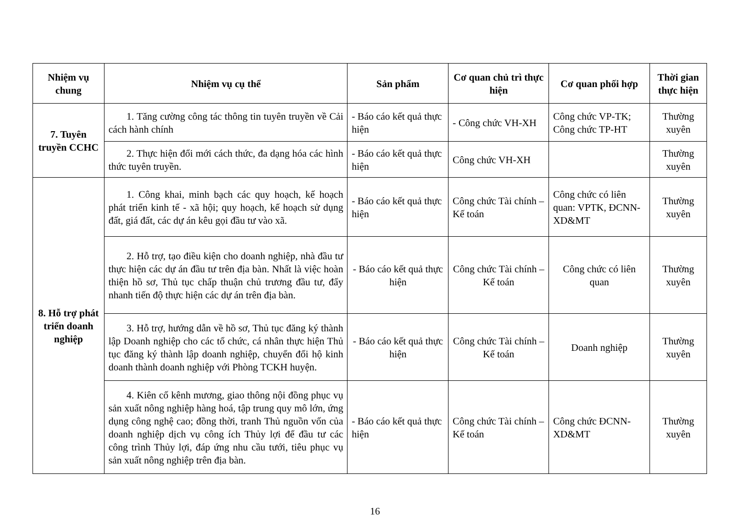| Nhiệm vụ chung | Nhiệm vụ cụ thể | Sản phẩm | Cơ quan chủ trì thực hiện | Cơ quan phối hợp | Thời gian thực hiện |
| --- | --- | --- | --- | --- | --- |
| 7. Tuyên truyền CCHC | 1. Tăng cường công tác thông tin tuyên truyền về Cải cách hành chính | - Báo cáo kết quả thực hiện | - Công chức VH-XH | Công chức VP-TK; Công chức TP-HT | Thường xuyên |
| | 2. Thực hiện đổi mới cách thức, đa dạng hóa các hình thức tuyên truyền. | - Báo cáo kết quả thực hiện | Công chức VH-XH | | Thường xuyên |
| 8. Hỗ trợ phát triển doanh nghiệp | 1. Công khai, minh bạch các quy hoạch, kế hoạch phát triển kinh tế - xã hội; quy hoạch, kế hoạch sử dụng đất, giá đất, các dự án kêu gọi đầu tư vào xã. | - Báo cáo kết quả thực hiện | Công chức Tài chính – Kế toán | Công chức có liên quan: VPTK, ĐCNN-XD&MT | Thường xuyên |
| | 2. Hỗ trợ, tạo điều kiện cho doanh nghiệp, nhà đầu tư thực hiện các dự án đầu tư trên địa bàn. Nhất là việc hoàn thiện hồ sơ, Thủ tục chấp thuận chủ trương đầu tư, đẩy nhanh tiến độ thực hiện các dự án trên địa bàn. | - Báo cáo kết quả thực hiện | Công chức Tài chính – Kế toán | Công chức có liên quan | Thường xuyên |
| | 3. Hỗ trợ, hướng dẫn về hồ sơ, Thủ tục đăng ký thành lập Doanh nghiệp cho các tổ chức, cá nhân thực hiện Thủ tục đăng ký thành lập doanh nghiệp, chuyển đổi hộ kinh doanh thành doanh nghiệp với Phòng TCKH huyện. | - Báo cáo kết quả thực hiện | Công chức Tài chính – Kế toán | Doanh nghiệp | Thường xuyên |
| | 4. Kiên cố kênh mương, giao thông nội đồng phục vụ sản xuất nông nghiệp hàng hoá, tập trung quy mô lớn, ứng dụng công nghệ cao; đồng thời, tranh Thủ nguồn vốn của doanh nghiệp dịch vụ công ích Thủy lợi để đầu tư các công trình Thủy lợi, đáp ứng nhu cầu tưới, tiêu phục vụ sản xuất nông nghiệp trên địa bàn. | - Báo cáo kết quả thực hiện | Công chức Tài chính – Kế toán | Công chức ĐCNN-XD&MT | Thường xuyên |
16